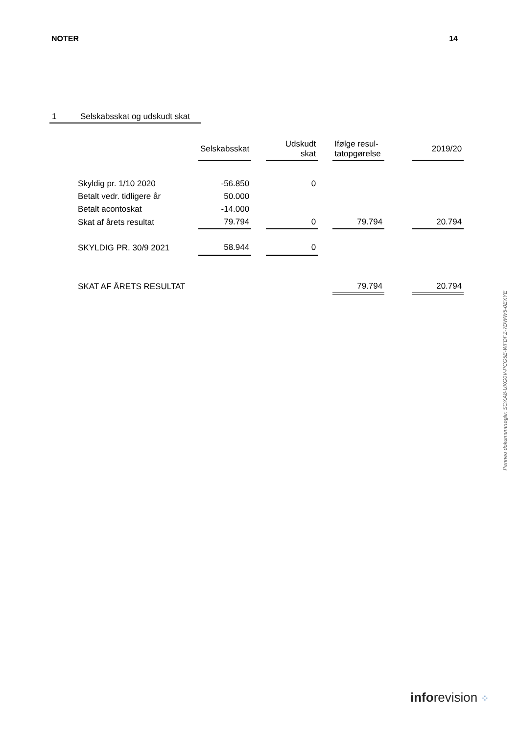NOTER 14
1 Selskabsskat og udskudt skat
| | Selskabsskat | | Udskudt skat | | Ifølge resul- tatopgørelse | | 2019/20 |
| --- | --- | --- | --- | --- | --- | --- | --- |
| Skyldig pr. 1/10 2020 | -56.850 | | 0 | | | | |
| Betalt vedr. tidligere år | 50.000 | | | | | | |
| Betalt acontoskat | -14.000 | | | | | | |
| Skat af årets resultat | 79.794 | | 0 | | 79.794 | | 20.794 |
| SKYLDIG PR. 30/9 2021 | 58.944 | | 0 | | | | |
| SKAT AF ÅRETS RESULTAT | | | | | 79.794 | | 20.794 |
Penneo dokumentnøgle: SOXA8-UKG0V-PCG5E-WFDFZ-7DWW5-0EXYE
inforevision ⁘